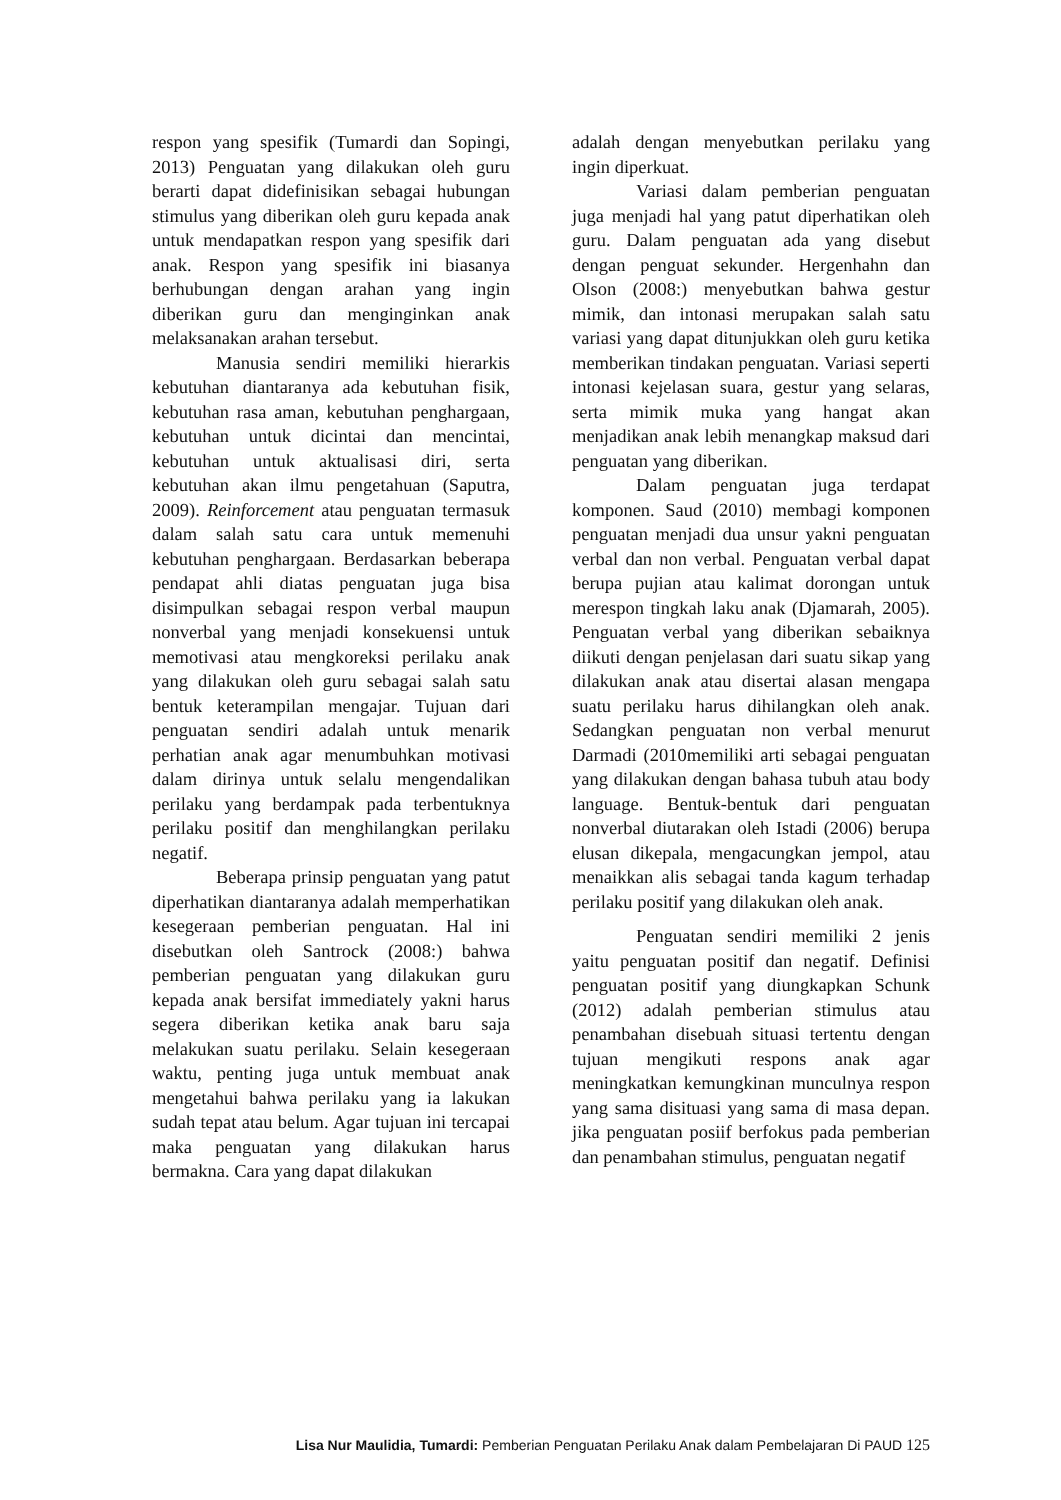respon yang spesifik (Tumardi dan Sopingi, 2013) Penguatan yang dilakukan oleh guru berarti dapat didefinisikan sebagai hubungan stimulus yang diberikan oleh guru kepada anak untuk mendapatkan respon yang spesifik dari anak. Respon yang spesifik ini biasanya berhubungan dengan arahan yang ingin diberikan guru dan menginginkan anak melaksanakan arahan tersebut.
Manusia sendiri memiliki hierarkis kebutuhan diantaranya ada kebutuhan fisik, kebutuhan rasa aman, kebutuhan penghargaan, kebutuhan untuk dicintai dan mencintai, kebutuhan untuk aktualisasi diri, serta kebutuhan akan ilmu pengetahuan (Saputra, 2009). Reinforcement atau penguatan termasuk dalam salah satu cara untuk memenuhi kebutuhan penghargaan. Berdasarkan beberapa pendapat ahli diatas penguatan juga bisa disimpulkan sebagai respon verbal maupun nonverbal yang menjadi konsekuensi untuk memotivasi atau mengkoreksi perilaku anak yang dilakukan oleh guru sebagai salah satu bentuk keterampilan mengajar. Tujuan dari penguatan sendiri adalah untuk menarik perhatian anak agar menumbuhkan motivasi dalam dirinya untuk selalu mengendalikan perilaku yang berdampak pada terbentuknya perilaku positif dan menghilangkan perilaku negatif.
Beberapa prinsip penguatan yang patut diperhatikan diantaranya adalah memperhatikan kesegeraan pemberian penguatan. Hal ini disebutkan oleh Santrock (2008:) bahwa pemberian penguatan yang dilakukan guru kepada anak bersifat immediately yakni harus segera diberikan ketika anak baru saja melakukan suatu perilaku. Selain kesegeraan waktu, penting juga untuk membuat anak mengetahui bahwa perilaku yang ia lakukan sudah tepat atau belum. Agar tujuan ini tercapai maka penguatan yang dilakukan harus bermakna. Cara yang dapat dilakukan
adalah dengan menyebutkan perilaku yang ingin diperkuat.
Variasi dalam pemberian penguatan juga menjadi hal yang patut diperhatikan oleh guru. Dalam penguatan ada yang disebut dengan penguat sekunder. Hergenhahn dan Olson (2008:) menyebutkan bahwa gestur mimik, dan intonasi merupakan salah satu variasi yang dapat ditunjukkan oleh guru ketika memberikan tindakan penguatan. Variasi seperti intonasi kejelasan suara, gestur yang selaras, serta mimik muka yang hangat akan menjadikan anak lebih menangkap maksud dari penguatan yang diberikan.
Dalam penguatan juga terdapat komponen. Saud (2010) membagi komponen penguatan menjadi dua unsur yakni penguatan verbal dan non verbal. Penguatan verbal dapat berupa pujian atau kalimat dorongan untuk merespon tingkah laku anak (Djamarah, 2005). Penguatan verbal yang diberikan sebaiknya diikuti dengan penjelasan dari suatu sikap yang dilakukan anak atau disertai alasan mengapa suatu perilaku harus dihilangkan oleh anak. Sedangkan penguatan non verbal menurut Darmadi (2010memiliki arti sebagai penguatan yang dilakukan dengan bahasa tubuh atau body language. Bentuk-bentuk dari penguatan nonverbal diutarakan oleh Istadi (2006) berupa elusan dikepala, mengacungkan jempol, atau menaikkan alis sebagai tanda kagum terhadap perilaku positif yang dilakukan oleh anak.
Penguatan sendiri memiliki 2 jenis yaitu penguatan positif dan negatif. Definisi penguatan positif yang diungkapkan Schunk (2012) adalah pemberian stimulus atau penambahan disebuah situasi tertentu dengan tujuan mengikuti respons anak agar meningkatkan kemungkinan munculnya respon yang sama disituasi yang sama di masa depan. jika penguatan posiif berfokus pada pemberian dan penambahan stimulus, penguatan negatif
Lisa Nur Maulidia, Tumardi: Pemberian Penguatan Perilaku Anak dalam Pembelajaran Di PAUD 125